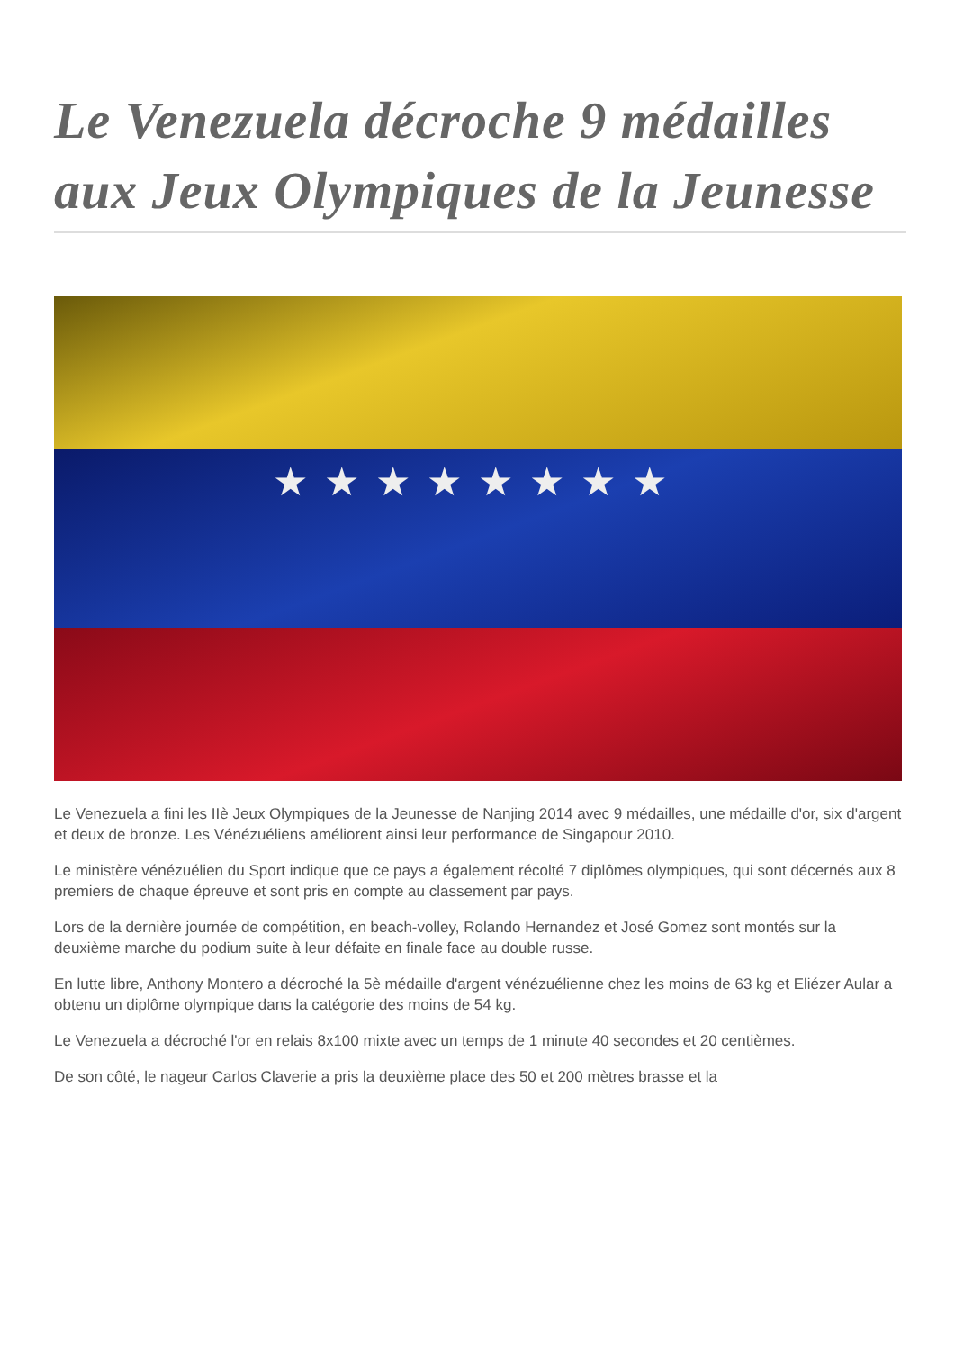Le Venezuela décroche 9 médailles aux Jeux Olympiques de la Jeunesse
★★★★★★★★
Le Venezuela a fini les IIè Jeux Olympiques de la Jeunesse de Nanjing 2014 avec 9 médailles, une médaille d'or, six d'argent et deux de bronze. Les Vénézuéliens améliorent ainsi leur performance de Singapour 2010.
Le ministère vénézuélien du Sport indique que ce pays a également récolté 7 diplômes olympiques, qui sont décernés aux 8 premiers de chaque épreuve et sont pris en compte au classement par pays.
Lors de la dernière journée de compétition, en beach-volley, Rolando Hernandez et José Gomez sont montés sur la deuxième marche du podium suite à leur défaite en finale face au double russe.
En lutte libre, Anthony Montero a décroché la 5è médaille d'argent vénézuélienne chez les moins de 63 kg et Eliézer Aular a obtenu un diplôme olympique dans la catégorie des moins de 54 kg.
Le Venezuela a décroché l'or en relais 8x100 mixte avec un temps de 1 minute 40 secondes et 20 centièmes.
De son côté, le nageur Carlos Claverie a pris la deuxième place des 50 et 200 mètres brasse et la